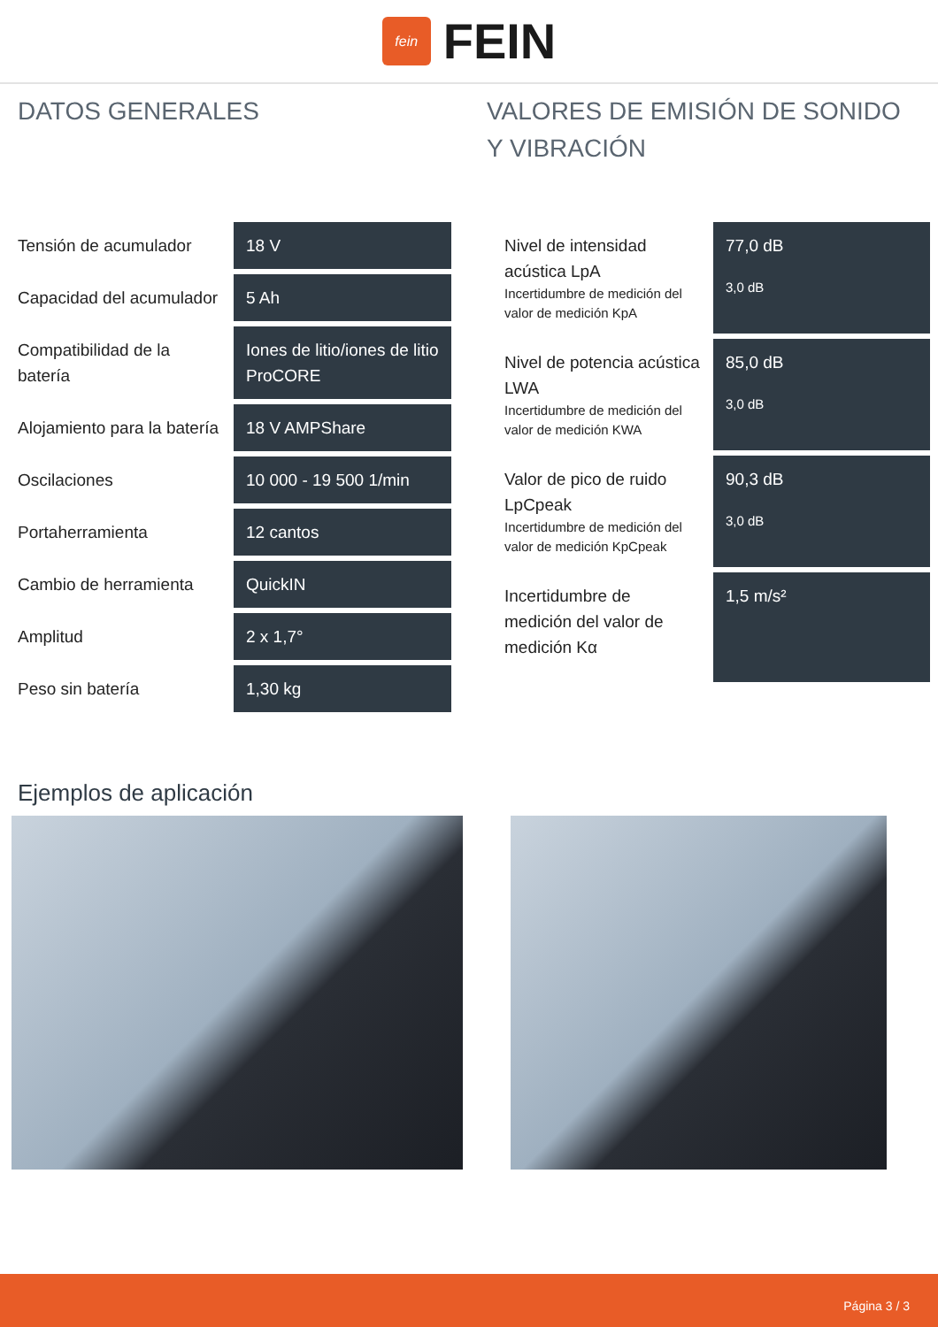fein
FEIN
DATOS GENERALES
| Tensión de acumulador | 18 V |
| Capacidad del acumulador | 5 Ah |
| Compatibilidad de la batería | Iones de litio/iones de litio ProCORE |
| Alojamiento para la batería | 18 V AMPShare |
| Oscilaciones | 10 000 - 19 500 1/min |
| Portaherramienta | 12 cantos |
| Cambio de herramienta | QuickIN |
| Amplitud | 2 x 1,7° |
| Peso sin batería | 1,30 kg |
VALORES DE EMISIÓN DE SONIDO Y VIBRACIÓN
| Nivel de intensidad acústica LpA Incertidumbre de medición del valor de medición KpA | 77,0 dB 3,0 dB |
| Nivel de potencia acústica LWA Incertidumbre de medición del valor de medición KWA | 85,0 dB 3,0 dB |
| Valor de pico de ruido LpCpeak Incertidumbre de medición del valor de medición KpCpeak | 90,3 dB 3,0 dB |
| Incertidumbre de medición del valor de medición Kα | 1,5 m/s² |
Ejemplos de aplicación
Página 3 / 3